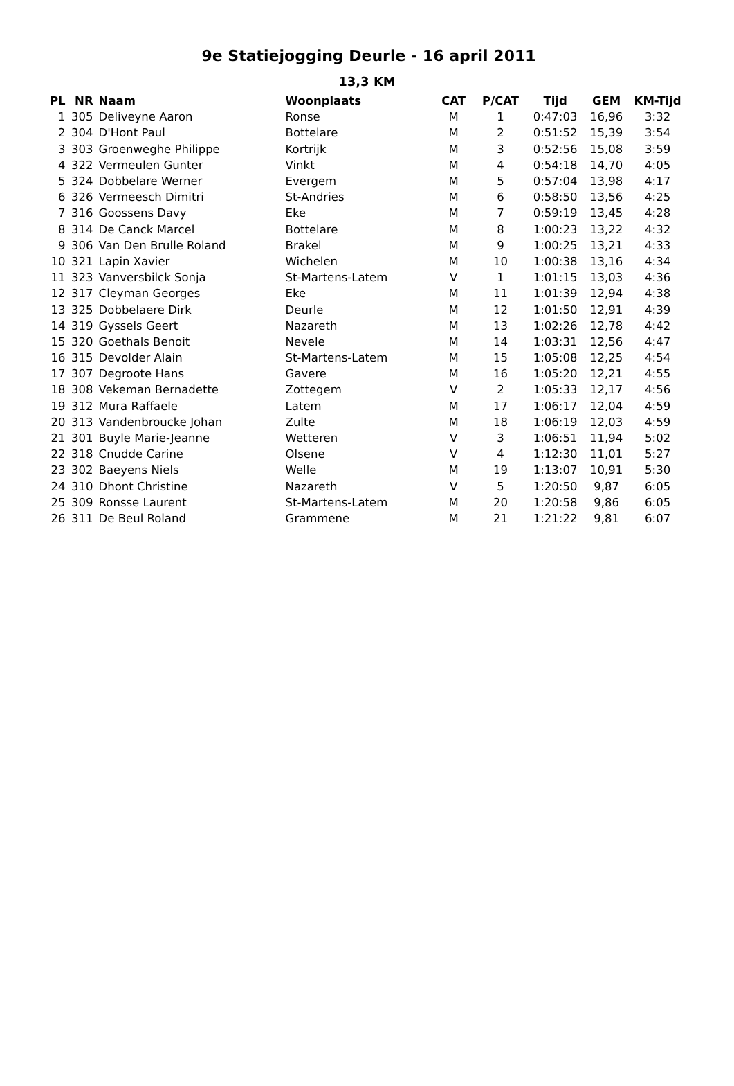9e Statiejogging Deurle - 16 april 2011
13,3 KM
| PL | NR | Naam | Woonplaats | CAT | P/CAT | Tijd | GEM | KM-Tijd |
| --- | --- | --- | --- | --- | --- | --- | --- | --- |
| 1 | 305 | Deliveyne Aaron | Ronse | M | 1 | 0:47:03 | 16,96 | 3:32 |
| 2 | 304 | D'Hont Paul | Bottelare | M | 2 | 0:51:52 | 15,39 | 3:54 |
| 3 | 303 | Groenweghe Philippe | Kortrijk | M | 3 | 0:52:56 | 15,08 | 3:59 |
| 4 | 322 | Vermeulen Gunter | Vinkt | M | 4 | 0:54:18 | 14,70 | 4:05 |
| 5 | 324 | Dobbelare Werner | Evergem | M | 5 | 0:57:04 | 13,98 | 4:17 |
| 6 | 326 | Vermeesch Dimitri | St-Andries | M | 6 | 0:58:50 | 13,56 | 4:25 |
| 7 | 316 | Goossens Davy | Eke | M | 7 | 0:59:19 | 13,45 | 4:28 |
| 8 | 314 | De Canck Marcel | Bottelare | M | 8 | 1:00:23 | 13,22 | 4:32 |
| 9 | 306 | Van Den Brulle Roland | Brakel | M | 9 | 1:00:25 | 13,21 | 4:33 |
| 10 | 321 | Lapin Xavier | Wichelen | M | 10 | 1:00:38 | 13,16 | 4:34 |
| 11 | 323 | Vanversbilck Sonja | St-Martens-Latem | V | 1 | 1:01:15 | 13,03 | 4:36 |
| 12 | 317 | Cleyman Georges | Eke | M | 11 | 1:01:39 | 12,94 | 4:38 |
| 13 | 325 | Dobbelaere Dirk | Deurle | M | 12 | 1:01:50 | 12,91 | 4:39 |
| 14 | 319 | Gyssels Geert | Nazareth | M | 13 | 1:02:26 | 12,78 | 4:42 |
| 15 | 320 | Goethals Benoit | Nevele | M | 14 | 1:03:31 | 12,56 | 4:47 |
| 16 | 315 | Devolder Alain | St-Martens-Latem | M | 15 | 1:05:08 | 12,25 | 4:54 |
| 17 | 307 | Degroote Hans | Gavere | M | 16 | 1:05:20 | 12,21 | 4:55 |
| 18 | 308 | Vekeman Bernadette | Zottegem | V | 2 | 1:05:33 | 12,17 | 4:56 |
| 19 | 312 | Mura Raffaele | Latem | M | 17 | 1:06:17 | 12,04 | 4:59 |
| 20 | 313 | Vandenbroucke Johan | Zulte | M | 18 | 1:06:19 | 12,03 | 4:59 |
| 21 | 301 | Buyle Marie-Jeanne | Wetteren | V | 3 | 1:06:51 | 11,94 | 5:02 |
| 22 | 318 | Cnudde Carine | Olsene | V | 4 | 1:12:30 | 11,01 | 5:27 |
| 23 | 302 | Baeyens Niels | Welle | M | 19 | 1:13:07 | 10,91 | 5:30 |
| 24 | 310 | Dhont Christine | Nazareth | V | 5 | 1:20:50 | 9,87 | 6:05 |
| 25 | 309 | Ronsse Laurent | St-Martens-Latem | M | 20 | 1:20:58 | 9,86 | 6:05 |
| 26 | 311 | De Beul Roland | Grammene | M | 21 | 1:21:22 | 9,81 | 6:07 |